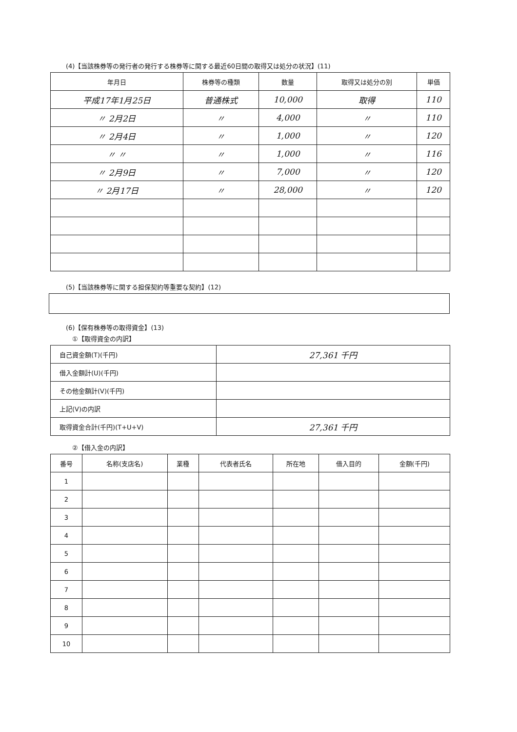(4)【当該株券等の発行者の発行する株券等に関する最近60日間の取得又は処分の状況】(11)
| 年月日 | 株券等の種類 | 数量 | 取得又は処分の別 | 単価 |
| --- | --- | --- | --- | --- |
| 平成17年1月25日 | 普通株式 | 10,000 | 取得 | 110 |
| 〃 2月2日 | 〃 | 4,000 | 〃 | 110 |
| 〃 2月4日 | 〃 | 1,000 | 〃 | 120 |
| 〃 〃 | 〃 | 1,000 | 〃 | 116 |
| 〃 2月9日 | 〃 | 7,000 | 〃 | 120 |
| 〃 2月17日 | 〃 | 28,000 | 〃 | 120 |
(5)【当該株券等に関する担保契約等重要な契約】(12)
(6)【保有株券等の取得資金】(13)
①【取得資金の内訳】
| 自己資金額(T)(千円) | 27,361 千円 |
| 借入金額計(U)(千円) | |
| その他金額計(V)(千円) | |
| 上記(V)の内訳 | |
| 取得資金合計(千円)(T+U+V) | 27,361 千円 |
②【借入金の内訳】
| 番号 | 名称(支店名) | 業種 | 代表者氏名 | 所在地 | 借入目的 | 金額(千円) |
| --- | --- | --- | --- | --- | --- | --- |
| 1 | | | | | | |
| 2 | | | | | | |
| 3 | | | | | | |
| 4 | | | | | | |
| 5 | | | | | | |
| 6 | | | | | | |
| 7 | | | | | | |
| 8 | | | | | | |
| 9 | | | | | | |
| 10 | | | | | | |